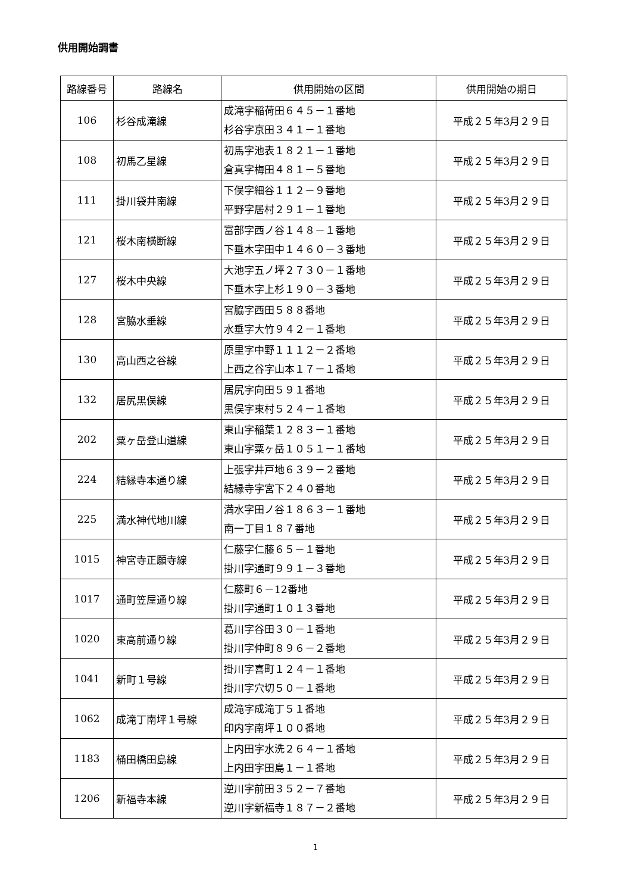供用開始調書
| 路線番号 | 路線名 | 供用開始の区間 | 供用開始の期日 |
| --- | --- | --- | --- |
| 106 | 杉谷成滝線 | 成滝字稲荷田６４５－１番地 杉谷字京田３４１－１番地 | 平成２５年3月２９日 |
| 108 | 初馬乙星線 | 初馬字池表１８２１－１番地 倉真字梅田４８１－５番地 | 平成２５年3月２９日 |
| 111 | 掛川袋井南線 | 下俣字細谷１１２－９番地 平野字居村２９１－１番地 | 平成２５年3月２９日 |
| 121 | 桜木南横断線 | 富部字西ノ谷１４８－１番地 下垂木字田中１４６０－３番地 | 平成２５年3月２９日 |
| 127 | 桜木中央線 | 大池字五ノ坪２７３０－１番地 下垂木字上杉１９０－３番地 | 平成２５年3月２９日 |
| 128 | 宮脇水垂線 | 宮脇字西田５８８番地 水垂字大竹９４２－１番地 | 平成２５年3月２９日 |
| 130 | 高山西之谷線 | 原里字中野１１１２－２番地 上西之谷字山本１７－１番地 | 平成２５年3月２９日 |
| 132 | 居尻黒俣線 | 居尻字向田５９１番地 黒俣字東村５２４－１番地 | 平成２５年3月２９日 |
| 202 | 粟ヶ岳登山道線 | 東山字稲葉１２８３－１番地 東山字粟ヶ岳１０５１－１番地 | 平成２５年3月２９日 |
| 224 | 結縁寺本通り線 | 上張字井戸地６３９－２番地 結縁寺字宮下２４０番地 | 平成２５年3月２９日 |
| 225 | 満水神代地川線 | 満水字田ノ谷１８６３－１番地 南一丁目１８７番地 | 平成２５年3月２９日 |
| 1015 | 神宮寺正願寺線 | 仁藤字仁藤６５－１番地 掛川字通町９９１－３番地 | 平成２５年3月２９日 |
| 1017 | 通町笠屋通り線 | 仁藤町６－12番地 掛川字通町１０１３番地 | 平成２５年3月２９日 |
| 1020 | 東高前通り線 | 葛川字谷田３０－１番地 掛川字仲町８９６－２番地 | 平成２５年3月２９日 |
| 1041 | 新町１号線 | 掛川字喜町１２４－１番地 掛川字穴切５０－１番地 | 平成２５年3月２９日 |
| 1062 | 成滝丁南坪１号線 | 成滝字成滝丁５１番地 印内字南坪１００番地 | 平成２５年3月２９日 |
| 1183 | 桶田橋田島線 | 上内田字水洗２６４－１番地 上内田字田島１－１番地 | 平成２５年3月２９日 |
| 1206 | 新福寺本線 | 逆川字前田３５２－７番地 逆川字新福寺１８７－２番地 | 平成２５年3月２９日 |
1